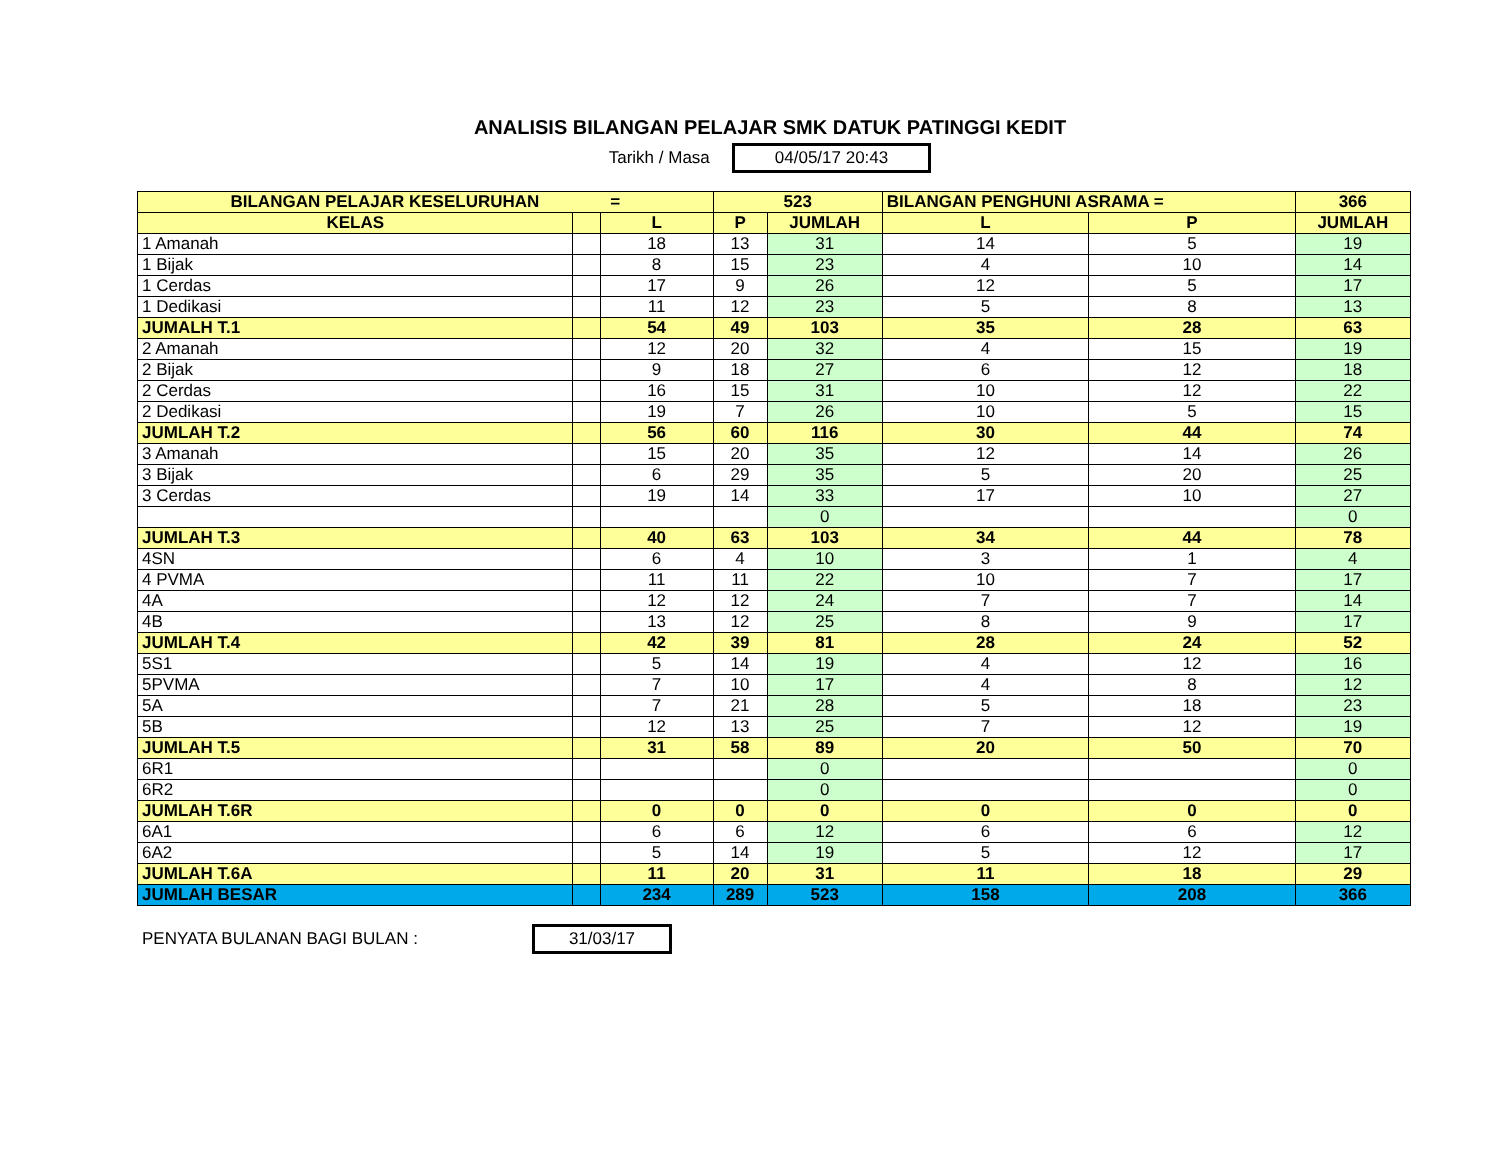ANALISIS BILANGAN PELAJAR SMK DATUK PATINGGI KEDIT
Tarikh / Masa 04/05/17 20:43
| BILANGAN PELAJAR KESELURUHAN = | | | 523 | | BILANGAN PENGHUNI ASRAMA = | | 366 |
| --- | --- | --- | --- | --- | --- | --- | --- |
| KELAS | | L | P | JUMLAH | L | P | JUMLAH |
| 1 Amanah | | 18 | 13 | 31 | 14 | 5 | 19 |
| 1 Bijak | | 8 | 15 | 23 | 4 | 10 | 14 |
| 1 Cerdas | | 17 | 9 | 26 | 12 | 5 | 17 |
| 1 Dedikasi | | 11 | 12 | 23 | 5 | 8 | 13 |
| JUMALH T.1 | | 54 | 49 | 103 | 35 | 28 | 63 |
| 2 Amanah | | 12 | 20 | 32 | 4 | 15 | 19 |
| 2 Bijak | | 9 | 18 | 27 | 6 | 12 | 18 |
| 2 Cerdas | | 16 | 15 | 31 | 10 | 12 | 22 |
| 2 Dedikasi | | 19 | 7 | 26 | 10 | 5 | 15 |
| JUMLAH T.2 | | 56 | 60 | 116 | 30 | 44 | 74 |
| 3 Amanah | | 15 | 20 | 35 | 12 | 14 | 26 |
| 3 Bijak | | 6 | 29 | 35 | 5 | 20 | 25 |
| 3 Cerdas | | 19 | 14 | 33 | 17 | 10 | 27 |
| | | | | 0 | | | 0 |
| JUMLAH T.3 | | 40 | 63 | 103 | 34 | 44 | 78 |
| 4SN | | 6 | 4 | 10 | 3 | 1 | 4 |
| 4 PVMA | | 11 | 11 | 22 | 10 | 7 | 17 |
| 4A | | 12 | 12 | 24 | 7 | 7 | 14 |
| 4B | | 13 | 12 | 25 | 8 | 9 | 17 |
| JUMLAH T.4 | | 42 | 39 | 81 | 28 | 24 | 52 |
| 5S1 | | 5 | 14 | 19 | 4 | 12 | 16 |
| 5PVMA | | 7 | 10 | 17 | 4 | 8 | 12 |
| 5A | | 7 | 21 | 28 | 5 | 18 | 23 |
| 5B | | 12 | 13 | 25 | 7 | 12 | 19 |
| JUMLAH T.5 | | 31 | 58 | 89 | 20 | 50 | 70 |
| 6R1 | | | | 0 | | | 0 |
| 6R2 | | | | 0 | | | 0 |
| JUMLAH T.6R | | 0 | 0 | 0 | 0 | 0 | 0 |
| 6A1 | | 6 | 6 | 12 | 6 | 6 | 12 |
| 6A2 | | 5 | 14 | 19 | 5 | 12 | 17 |
| JUMLAH T.6A | | 11 | 20 | 31 | 11 | 18 | 29 |
| JUMLAH BESAR | | 234 | 289 | 523 | 158 | 208 | 366 |
PENYATA BULANAN BAGI BULAN : 31/03/17